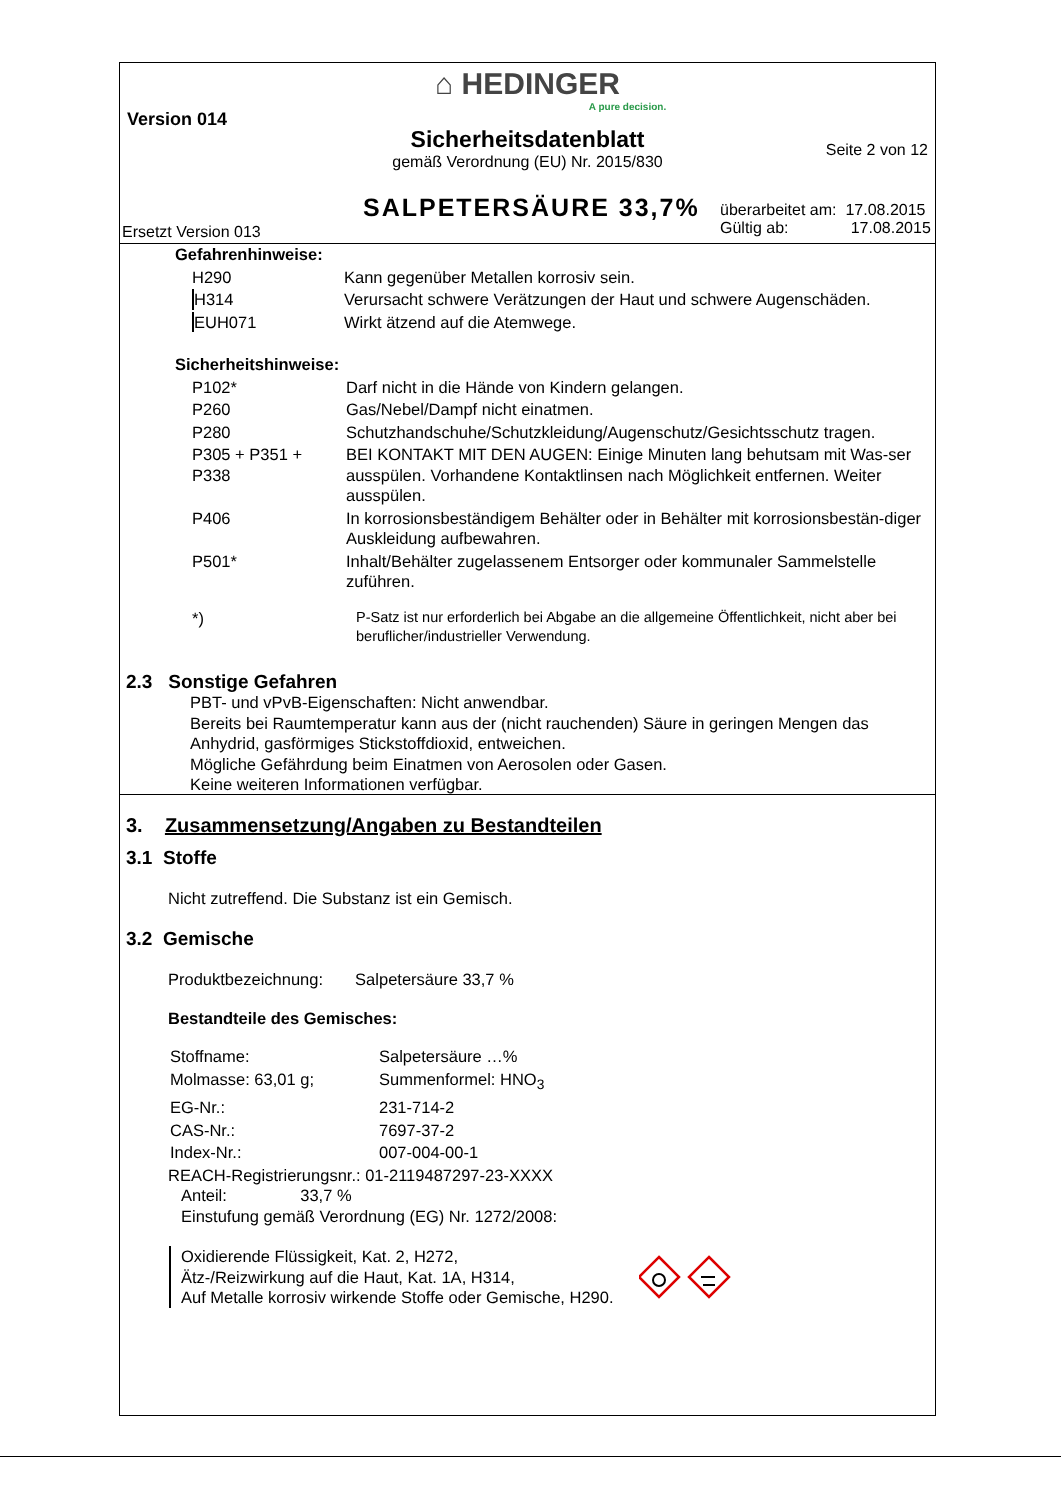⌂ HEDINGER
A pure decision.
Version 014
Sicherheitsdatenblatt
Seite 2 von 12
gemäß Verordnung (EU) Nr. 2015/830
SALPETERSÄURE 33,7%
überarbeitet am: 17.08.2015
Gültig ab: 17.08.2015
Ersetzt Version 013
Gefahrenhinweise:
| H290 | Kann gegenüber Metallen korrosiv sein. |
| H314 | Verursacht schwere Verätzungen der Haut und schwere Augenschäden. |
| EUH071 | Wirkt ätzend auf die Atemwege. |
Sicherheitshinweise:
| P102* | Darf nicht in die Hände von Kindern gelangen. |
| P260 | Gas/Nebel/Dampf nicht einatmen. |
| P280 | Schutzhandschuhe/Schutzkleidung/Augenschutz/Gesichtsschutz tragen. |
| P305 + P351 + P338 | BEI KONTAKT MIT DEN AUGEN: Einige Minuten lang behutsam mit Was-ser ausspülen. Vorhandene Kontaktlinsen nach Möglichkeit entfernen. Weiter ausspülen. |
| P406 | In korrosionsbeständigem Behälter oder in Behälter mit korrosionsbestän-diger Auskleidung aufbewahren. |
| P501* | Inhalt/Behälter zugelassenem Entsorger oder kommunaler Sammelstelle zuführen. |
| *) | P-Satz ist nur erforderlich bei Abgabe an die allgemeine Öffentlichkeit, nicht aber bei beruflicher/industrieller Verwendung. |
2.3 Sonstige Gefahren
PBT- und vPvB-Eigenschaften: Nicht anwendbar.
Bereits bei Raumtemperatur kann aus der (nicht rauchenden) Säure in geringen Mengen das Anhydrid, gasförmiges Stickstoffdioxid, entweichen.
Mögliche Gefährdung beim Einatmen von Aerosolen oder Gasen.
Keine weiteren Informationen verfügbar.
3. Zusammensetzung/Angaben zu Bestandteilen
3.1 Stoffe
Nicht zutreffend. Die Substanz ist ein Gemisch.
3.2 Gemische
Produktbezeichnung: Salpetersäure 33,7 %
Bestandteile des Gemisches:
| Stoffname: | Salpetersäure …% |
| Molmasse: 63,01 g; | Summenformel: HNO<sub>3</sub> |
| EG-Nr.: | 231-714-2 |
| CAS-Nr.: | 7697-37-2 |
| Index-Nr.: | 007-004-00-1 |
REACH-Registrierungsnr.: 01-2119487297-23-XXXX
Anteil: 33,7 %
Einstufung gemäß Verordnung (EG) Nr. 1272/2008:
Oxidierende Flüssigkeit, Kat. 2, H272,
Ätz-/Reizwirkung auf die Haut, Kat. 1A, H314,
Auf Metalle korrosiv wirkende Stoffe oder Gemische, H290.